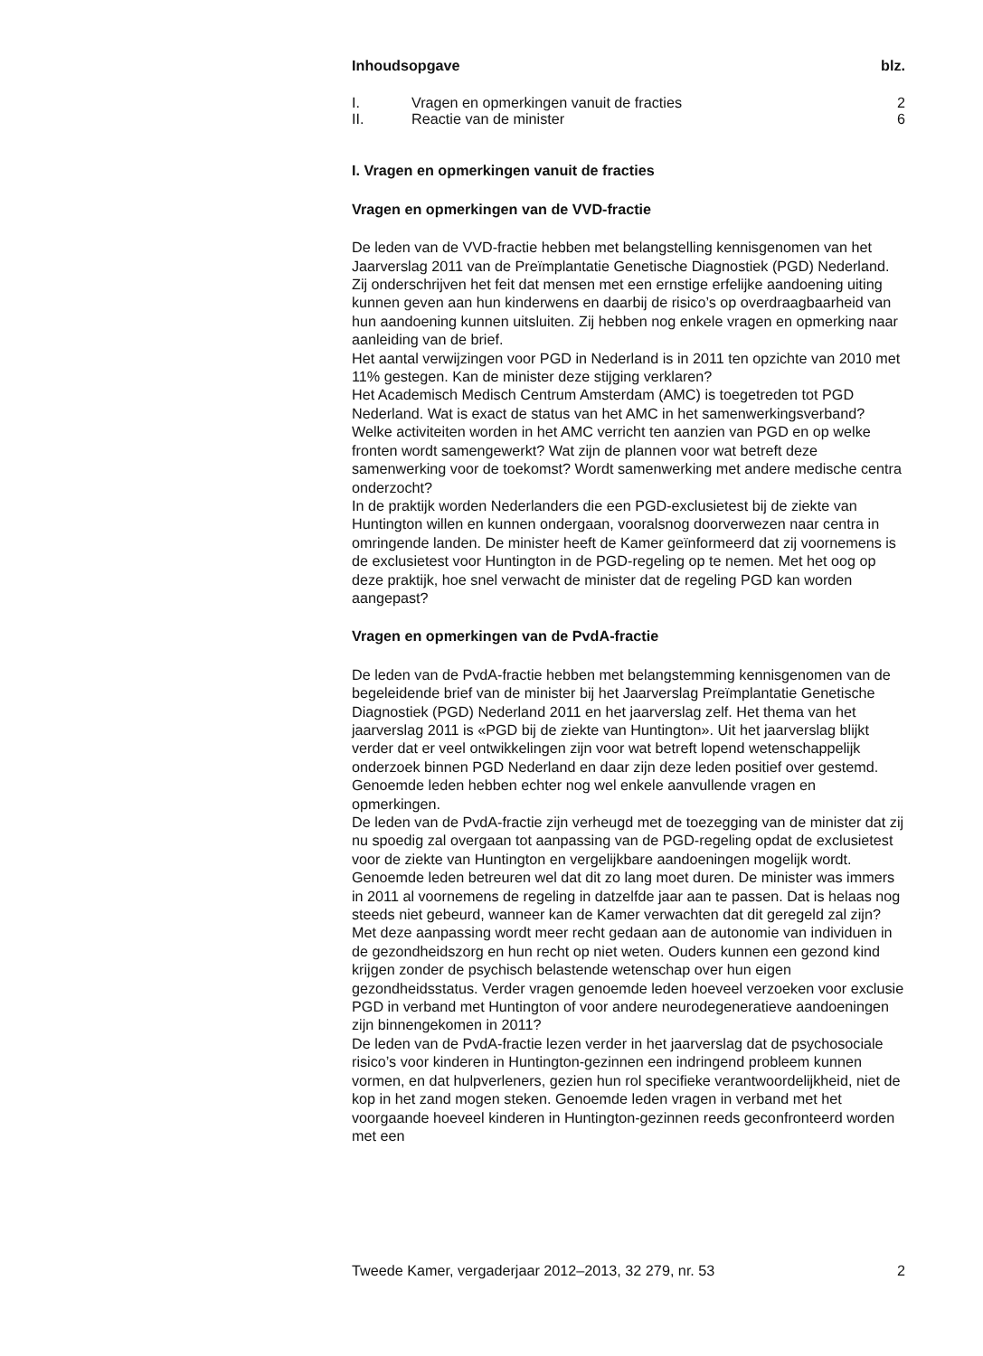| Inhoudsopgave | | blz. |
| --- | --- | --- |
| I. | Vragen en opmerkingen vanuit de fracties | 2 |
| II. | Reactie van de minister | 6 |
I. Vragen en opmerkingen vanuit de fracties
Vragen en opmerkingen van de VVD-fractie
De leden van de VVD-fractie hebben met belangstelling kennisgenomen van het Jaarverslag 2011 van de Preïmplantatie Genetische Diagnostiek (PGD) Nederland. Zij onderschrijven het feit dat mensen met een ernstige erfelijke aandoening uiting kunnen geven aan hun kinderwens en daarbij de risico’s op overdraagbaarheid van hun aandoening kunnen uitsluiten. Zij hebben nog enkele vragen en opmerking naar aanleiding van de brief.
Het aantal verwijzingen voor PGD in Nederland is in 2011 ten opzichte van 2010 met 11% gestegen. Kan de minister deze stijging verklaren?
Het Academisch Medisch Centrum Amsterdam (AMC) is toegetreden tot PGD Nederland. Wat is exact de status van het AMC in het samenwerkingsverband? Welke activiteiten worden in het AMC verricht ten aanzien van PGD en op welke fronten wordt samengewerkt? Wat zijn de plannen voor wat betreft deze samenwerking voor de toekomst? Wordt samenwerking met andere medische centra onderzocht?
In de praktijk worden Nederlanders die een PGD-exclusietest bij de ziekte van Huntington willen en kunnen ondergaan, vooralsnog doorverwezen naar centra in omringende landen. De minister heeft de Kamer geïnformeerd dat zij voornemens is de exclusietest voor Huntington in de PGD-regeling op te nemen. Met het oog op deze praktijk, hoe snel verwacht de minister dat de regeling PGD kan worden aangepast?
Vragen en opmerkingen van de PvdA-fractie
De leden van de PvdA-fractie hebben met belangstemming kennisgenomen van de begeleidende brief van de minister bij het Jaarverslag Preïmplantatie Genetische Diagnostiek (PGD) Nederland 2011 en het jaarverslag zelf. Het thema van het jaarverslag 2011 is «PGD bij de ziekte van Huntington». Uit het jaarverslag blijkt verder dat er veel ontwikkelingen zijn voor wat betreft lopend wetenschappelijk onderzoek binnen PGD Nederland en daar zijn deze leden positief over gestemd. Genoemde leden hebben echter nog wel enkele aanvullende vragen en opmerkingen.
De leden van de PvdA-fractie zijn verheugd met de toezegging van de minister dat zij nu spoedig zal overgaan tot aanpassing van de PGD-regeling opdat de exclusietest voor de ziekte van Huntington en vergelijkbare aandoeningen mogelijk wordt. Genoemde leden betreuren wel dat dit zo lang moet duren. De minister was immers in 2011 al voornemens de regeling in datzelfde jaar aan te passen. Dat is helaas nog steeds niet gebeurd, wanneer kan de Kamer verwachten dat dit geregeld zal zijn? Met deze aanpassing wordt meer recht gedaan aan de autonomie van individuen in de gezondheidszorg en hun recht op niet weten. Ouders kunnen een gezond kind krijgen zonder de psychisch belastende wetenschap over hun eigen gezondheidsstatus. Verder vragen genoemde leden hoeveel verzoeken voor exclusie PGD in verband met Huntington of voor andere neurodegeneratieve aandoeningen zijn binnengekomen in 2011?
De leden van de PvdA-fractie lezen verder in het jaarverslag dat de psychosociale risico’s voor kinderen in Huntington-gezinnen een indringend probleem kunnen vormen, en dat hulpverleners, gezien hun rol specifieke verantwoordelijkheid, niet de kop in het zand mogen steken. Genoemde leden vragen in verband met het voorgaande hoeveel kinderen in Huntington-gezinnen reeds geconfronteerd worden met een
Tweede Kamer, vergaderjaar 2012–2013, 32 279, nr. 53 2